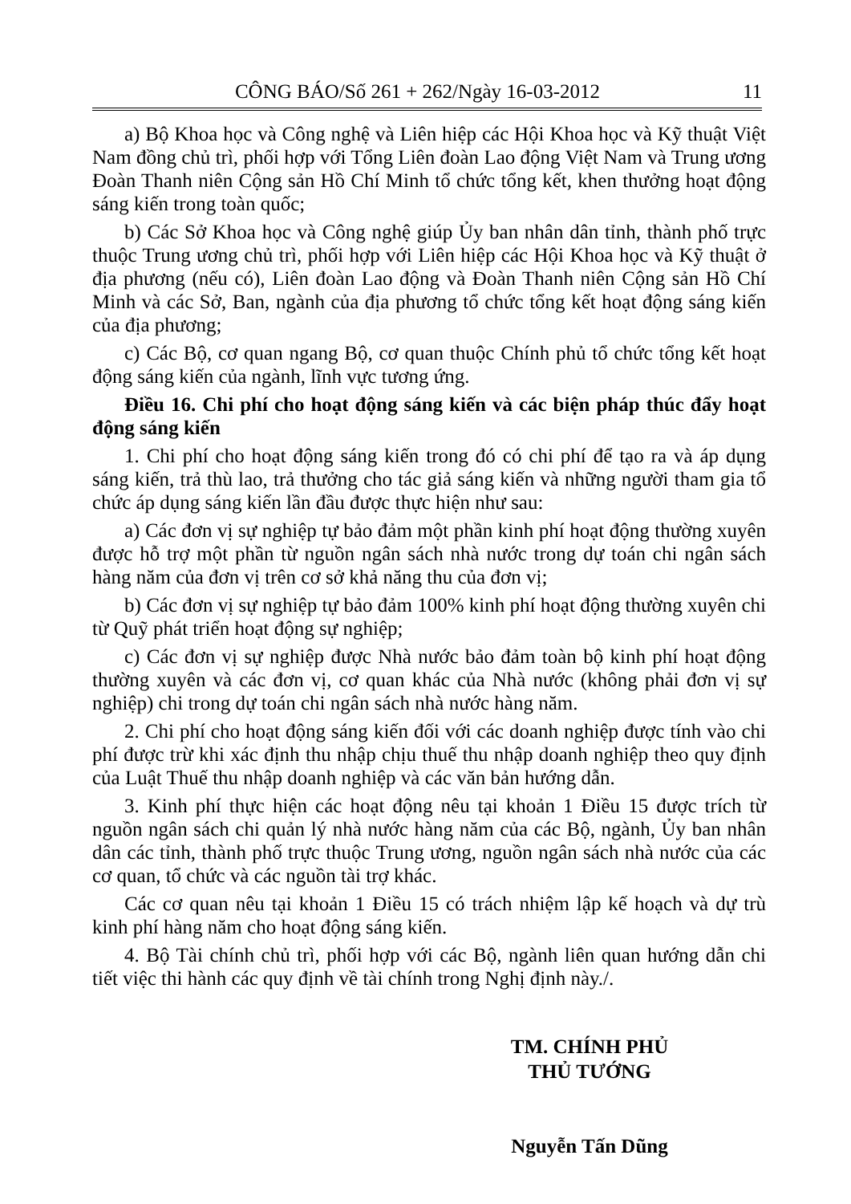CÔNG BÁO/Số 261 + 262/Ngày 16-03-2012 11
a) Bộ Khoa học và Công nghệ và Liên hiệp các Hội Khoa học và Kỹ thuật Việt Nam đồng chủ trì, phối hợp với Tổng Liên đoàn Lao động Việt Nam và Trung ương Đoàn Thanh niên Cộng sản Hồ Chí Minh tổ chức tổng kết, khen thưởng hoạt động sáng kiến trong toàn quốc;
b) Các Sở Khoa học và Công nghệ giúp Ủy ban nhân dân tỉnh, thành phố trực thuộc Trung ương chủ trì, phối hợp với Liên hiệp các Hội Khoa học và Kỹ thuật ở địa phương (nếu có), Liên đoàn Lao động và Đoàn Thanh niên Cộng sản Hồ Chí Minh và các Sở, Ban, ngành của địa phương tổ chức tổng kết hoạt động sáng kiến của địa phương;
c) Các Bộ, cơ quan ngang Bộ, cơ quan thuộc Chính phủ tổ chức tổng kết hoạt động sáng kiến của ngành, lĩnh vực tương ứng.
Điều 16. Chi phí cho hoạt động sáng kiến và các biện pháp thúc đẩy hoạt động sáng kiến
1. Chi phí cho hoạt động sáng kiến trong đó có chi phí để tạo ra và áp dụng sáng kiến, trả thù lao, trả thưởng cho tác giả sáng kiến và những người tham gia tổ chức áp dụng sáng kiến lần đầu được thực hiện như sau:
a) Các đơn vị sự nghiệp tự bảo đảm một phần kinh phí hoạt động thường xuyên được hỗ trợ một phần từ nguồn ngân sách nhà nước trong dự toán chi ngân sách hàng năm của đơn vị trên cơ sở khả năng thu của đơn vị;
b) Các đơn vị sự nghiệp tự bảo đảm 100% kinh phí hoạt động thường xuyên chi từ Quỹ phát triển hoạt động sự nghiệp;
c) Các đơn vị sự nghiệp được Nhà nước bảo đảm toàn bộ kinh phí hoạt động thường xuyên và các đơn vị, cơ quan khác của Nhà nước (không phải đơn vị sự nghiệp) chi trong dự toán chi ngân sách nhà nước hàng năm.
2. Chi phí cho hoạt động sáng kiến đối với các doanh nghiệp được tính vào chi phí được trừ khi xác định thu nhập chịu thuế thu nhập doanh nghiệp theo quy định của Luật Thuế thu nhập doanh nghiệp và các văn bản hướng dẫn.
3. Kinh phí thực hiện các hoạt động nêu tại khoản 1 Điều 15 được trích từ nguồn ngân sách chi quản lý nhà nước hàng năm của các Bộ, ngành, Ủy ban nhân dân các tỉnh, thành phố trực thuộc Trung ương, nguồn ngân sách nhà nước của các cơ quan, tổ chức và các nguồn tài trợ khác.
Các cơ quan nêu tại khoản 1 Điều 15 có trách nhiệm lập kế hoạch và dự trù kinh phí hàng năm cho hoạt động sáng kiến.
4. Bộ Tài chính chủ trì, phối hợp với các Bộ, ngành liên quan hướng dẫn chi tiết việc thi hành các quy định về tài chính trong Nghị định này./.
TM. CHÍNH PHỦ
THỦ TƯỚNG
Nguyễn Tấn Dũng